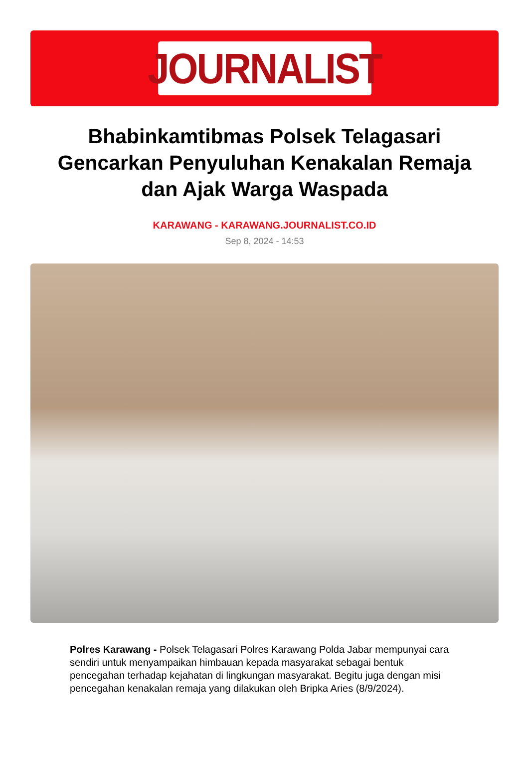JOURNALIST
Bhabinkamtibmas Polsek Telagasari Gencarkan Penyuluhan Kenakalan Remaja dan Ajak Warga Waspada
KARAWANG - KARAWANG.JOURNALIST.CO.ID
Sep 8, 2024 - 14:53
Polres Karawang - Polsek Telagasari Polres Karawang Polda Jabar mempunyai cara sendiri untuk menyampaikan himbauan kepada masyarakat sebagai bentuk pencegahan terhadap kejahatan di lingkungan masyarakat. Begitu juga dengan misi pencegahan kenakalan remaja yang dilakukan oleh Bripka Aries (8/9/2024).